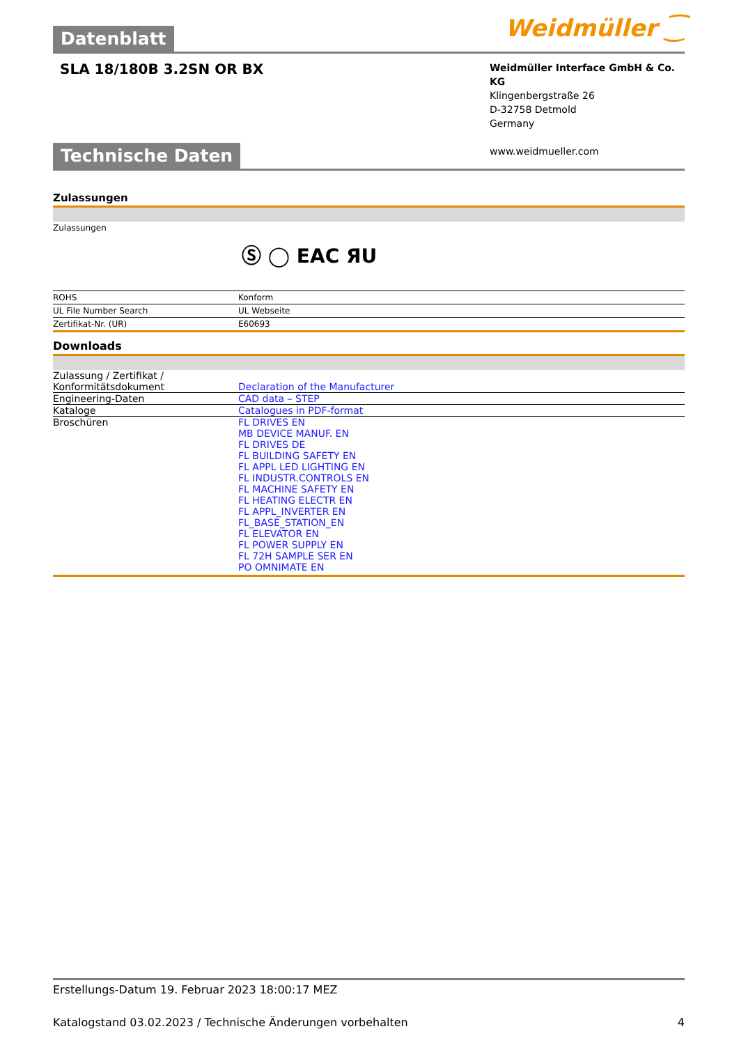Datenblatt Weidmüller ⁐
SLA 18/180B 3.2SN OR BX
Weidmüller Interface GmbH & Co. KG
Klingenbergstraße 26
D-32758 Detmold
Germany
www.weidmueller.com
Technische Daten
Zulassungen
| Zulassungen | Ⓢ ◯ EAC ЯU |
| ROHS | Konform |
| UL File Number Search | UL Webseite |
| Zertifikat-Nr. (UR) | E60693 |
Downloads
| Zulassung / Zertifikat / Konformitätsdokument | Declaration of the Manufacturer |
| Engineering-Daten | CAD data – STEP |
| Kataloge | Catalogues in PDF-format |
| Broschüren | FL DRIVES EN MB DEVICE MANUF. EN FL DRIVES DE FL BUILDING SAFETY EN FL APPL LED LIGHTING EN FL INDUSTR.CONTROLS EN FL MACHINE SAFETY EN FL HEATING ELECTR EN FL APPL_INVERTER EN FL_BASE_STATION_EN FL ELEVATOR EN FL POWER SUPPLY EN FL 72H SAMPLE SER EN PO OMNIMATE EN |
Erstellungs-Datum 19. Februar 2023 18:00:17 MEZ
Katalogstand 03.02.2023 / Technische Änderungen vorbehalten 4